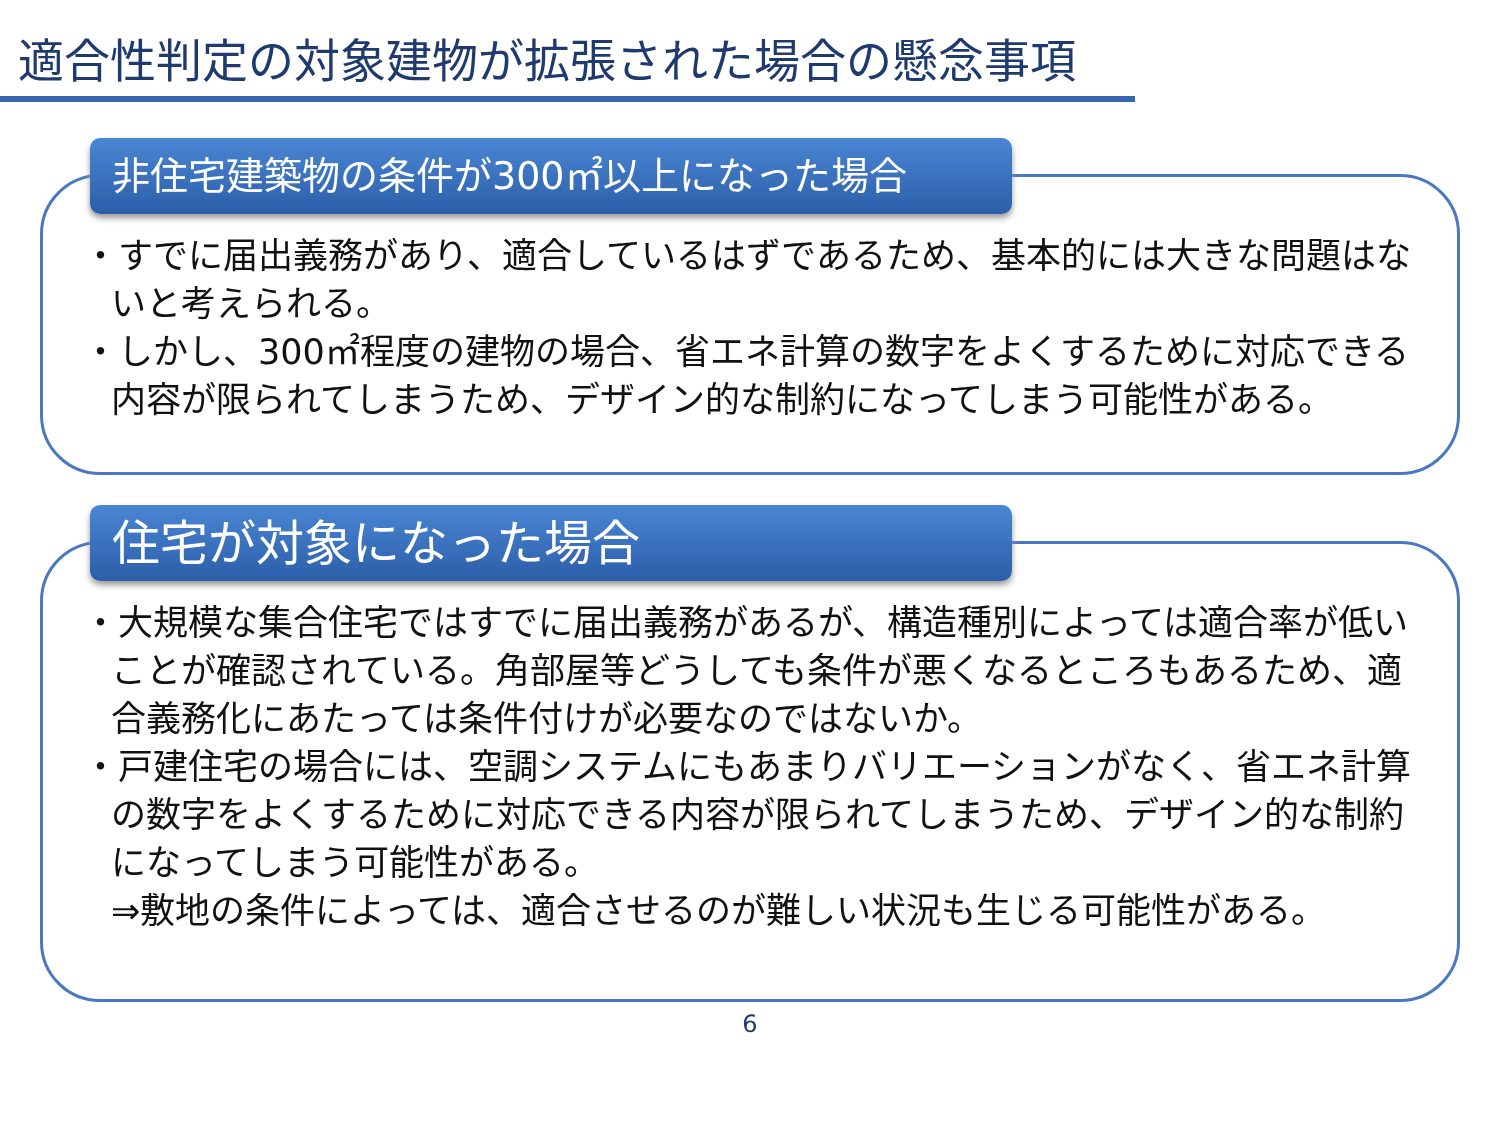適合性判定の対象建物が拡張された場合の懸念事項
非住宅建築物の条件が300㎡以上になった場合
・すでに届出義務があり、適合しているはずであるため、基本的には大きな問題はないと考えられる。
・しかし、300㎡程度の建物の場合、省エネ計算の数字をよくするために対応できる内容が限られてしまうため、デザイン的な制約になってしまう可能性がある。
住宅が対象になった場合
・大規模な集合住宅ではすでに届出義務があるが、構造種別によっては適合率が低いことが確認されている。角部屋等どうしても条件が悪くなるところもあるため、適合義務化にあたっては条件付けが必要なのではないか。
・戸建住宅の場合には、空調システムにもあまりバリエーションがなく、省エネ計算の数字をよくするために対応できる内容が限られてしまうため、デザイン的な制約になってしまう可能性がある。
⇒敷地の条件によっては、適合させるのが難しい状況も生じる可能性がある。
6